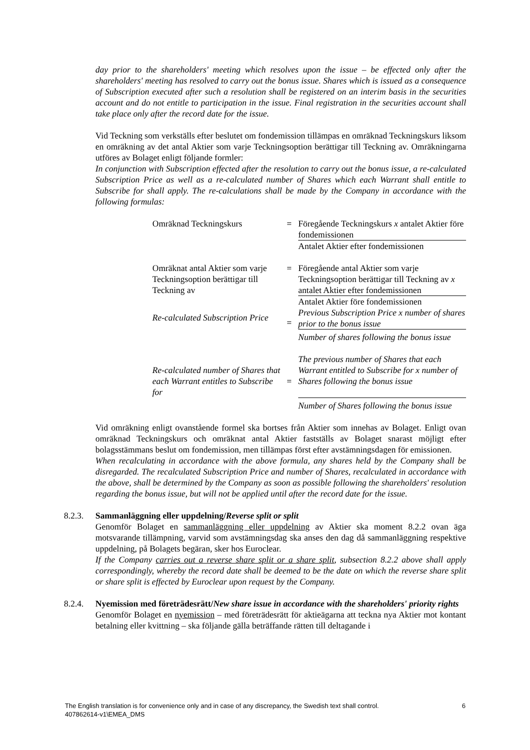day prior to the shareholders' meeting which resolves upon the issue – be effected only after the shareholders' meeting has resolved to carry out the bonus issue. Shares which is issued as a consequence of Subscription executed after such a resolution shall be registered on an interim basis in the securities account and do not entitle to participation in the issue. Final registration in the securities account shall take place only after the record date for the issue.
Vid Teckning som verkställs efter beslutet om fondemission tillämpas en omräknad Teckningskurs liksom en omräkning av det antal Aktier som varje Teckningsoption berättigar till Teckning av. Omräkningarna utföres av Bolaget enligt följande formler:
In conjunction with Subscription effected after the resolution to carry out the bonus issue, a re-calculated Subscription Price as well as a re-calculated number of Shares which each Warrant shall entitle to Subscribe for shall apply. The re-calculations shall be made by the Company in accordance with the following formulas:
| Omräknad Teckningskurs | = | Föregående Teckningskurs x antalet Aktier före fondemissionen |
| | | Antalet Aktier efter fondemissionen |
| Omräknat antal Aktier som varje Teckningsoption berättigar till Teckning av | = | Föregående antal Aktier som varje Teckningsoption berättigar till Teckning av x antalet Aktier efter fondemissionen |
| | | Antalet Aktier före fondemissionen |
| Re-calculated Subscription Price | = | Previous Subscription Price x number of shares prior to the bonus issue |
| | | Number of shares following the bonus issue |
| Re-calculated number of Shares that each Warrant entitles to Subscribe for | = | The previous number of Shares that each Warrant entitled to Subscribe for x number of Shares following the bonus issue |
| | | Number of Shares following the bonus issue |
Vid omräkning enligt ovanstående formel ska bortses från Aktier som innehas av Bolaget. Enligt ovan omräknad Teckningskurs och omräknat antal Aktier fastställs av Bolaget snarast möjligt efter bolagsstämmans beslut om fondemission, men tillämpas först efter avstämningsdagen för emissionen.
When recalculating in accordance with the above formula, any shares held by the Company shall be disregarded. The recalculated Subscription Price and number of Shares, recalculated in accordance with the above, shall be determined by the Company as soon as possible following the shareholders' resolution regarding the bonus issue, but will not be applied until after the record date for the issue.
8.2.3.
Sammanläggning eller uppdelning/Reverse split or split
Genomför Bolaget en sammanläggning eller uppdelning av Aktier ska moment 8.2.2 ovan äga motsvarande tillämpning, varvid som avstämningsdag ska anses den dag då sammanläggning respektive uppdelning, på Bolagets begäran, sker hos Euroclear.
If the Company carries out a reverse share split or a share split, subsection 8.2.2 above shall apply correspondingly, whereby the record date shall be deemed to be the date on which the reverse share split or share split is effected by Euroclear upon request by the Company.
8.2.4.
Nyemission med företrädesrätt/New share issue in accordance with the shareholders' priority rights
Genomför Bolaget en nyemission – med företrädesrätt för aktieägarna att teckna nya Aktier mot kontant betalning eller kvittning – ska följande gälla beträffande rätten till deltagande i
The English translation is for convenience only and in case of any discrepancy, the Swedish text shall control. 6
407862614-v1\EMEA_DMS